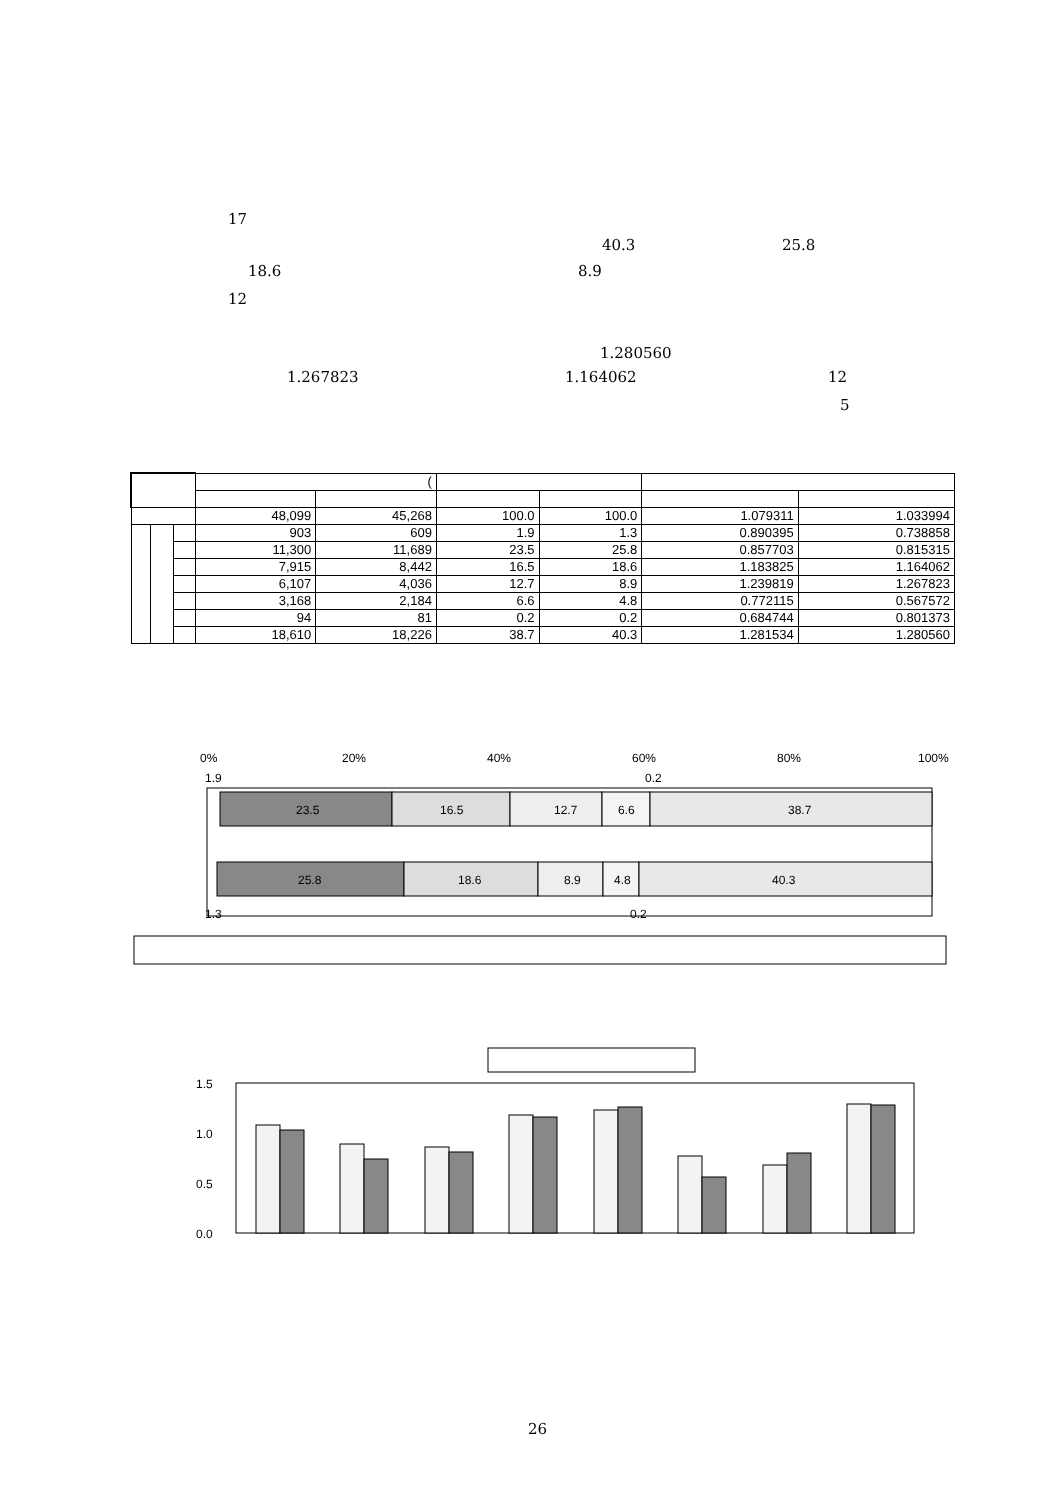17
40.3 25.8
18.6 8.9
12
1.280560
1.267823 1.164062 12
5
| | | | ( | | | | | |
| --- | --- | --- | --- | --- | --- | --- | --- | --- |
| | | | 48,099 | 45,268 | 100.0 | 100.0 | 1.079311 | 1.033994 |
| | | | 903 | 609 | 1.9 | 1.3 | 0.890395 | 0.738858 |
| | | | 11,300 | 11,689 | 23.5 | 25.8 | 0.857703 | 0.815315 |
| | | | 7,915 | 8,442 | 16.5 | 18.6 | 1.183825 | 1.164062 |
| | | | 6,107 | 4,036 | 12.7 | 8.9 | 1.239819 | 1.267823 |
| | | | 3,168 | 2,184 | 6.6 | 4.8 | 0.772115 | 0.567572 |
| | | | 94 | 81 | 0.2 | 0.2 | 0.684744 | 0.801373 |
| | | | 18,610 | 18,226 | 38.7 | 40.3 | 1.281534 | 1.280560 |
0%
20%
40%
60%
80%
100%
1.9
0.2
1.3
0.2
23.5
16.5
12.7
6.6
38.7
25.8
18.6
8.9
4.8
40.3
1.5
1.0
0.5
0.0
26